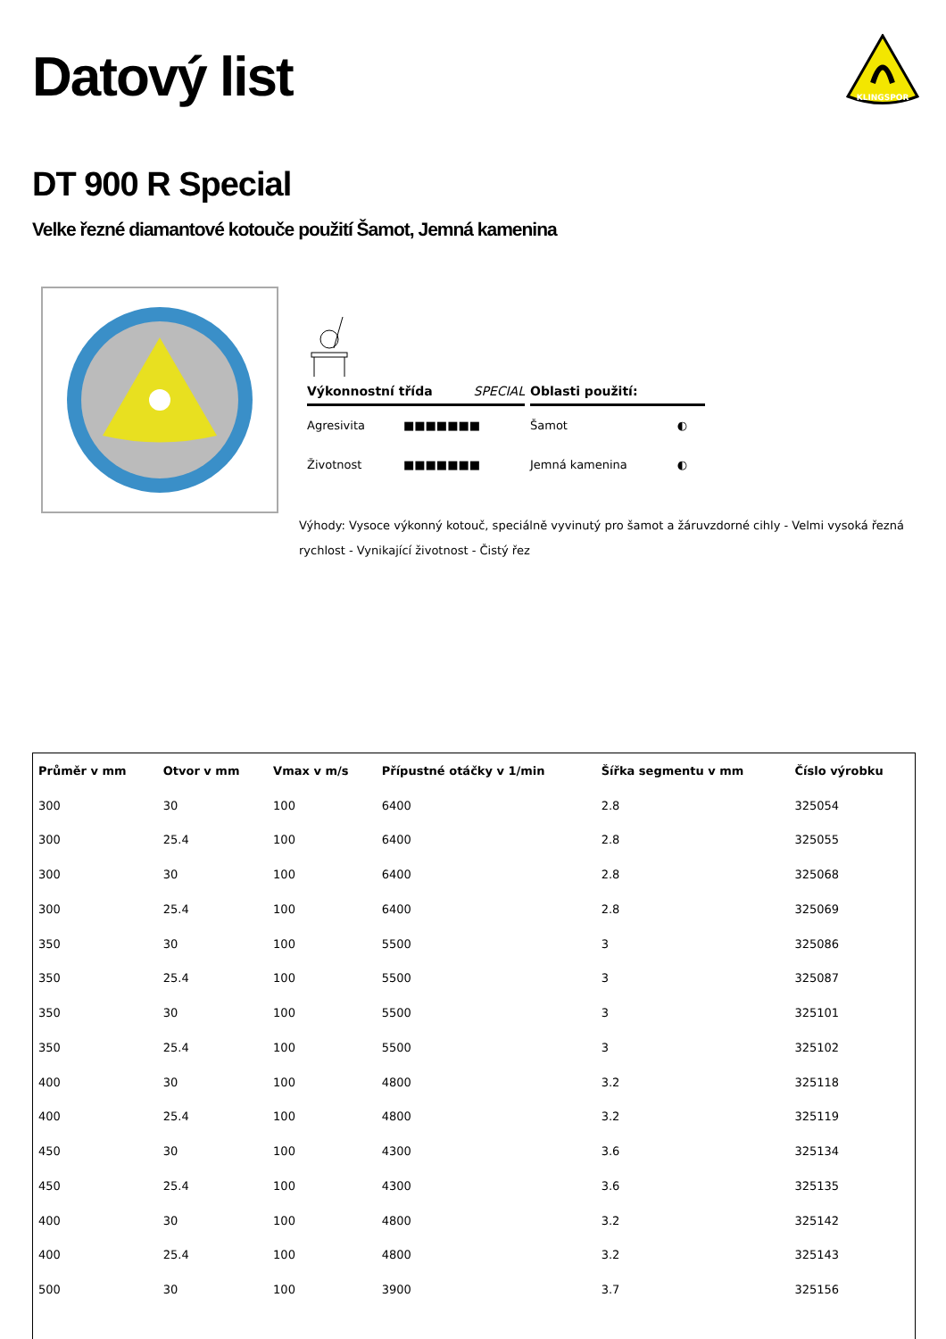Datový list
KLINGSPOR
DT 900 R Special
Velke řezné diamantové kotouče použití Šamot, Jemná kamenina
Výkonnostní třída SPECIAL
Agresivita ■■■■■■■
Životnost ■■■■■■■
Oblasti použití:
Šamot ◐
Jemná kamenina ◐
Výhody: Vysoce výkonný kotouč, speciálně vyvinutý pro šamot a žáruvzdorné cihly - Velmi vysoká řezná rychlost - Vynikající životnost - Čistý řez
| Průměr v mm | Otvor v mm | Vmax v m/s | Přípustné otáčky v 1/min | Šířka segmentu v mm | Číslo výrobku |
| --- | --- | --- | --- | --- | --- |
| 300 | 30 | 100 | 6400 | 2.8 | 325054 |
| 300 | 25.4 | 100 | 6400 | 2.8 | 325055 |
| 300 | 30 | 100 | 6400 | 2.8 | 325068 |
| 300 | 25.4 | 100 | 6400 | 2.8 | 325069 |
| 350 | 30 | 100 | 5500 | 3 | 325086 |
| 350 | 25.4 | 100 | 5500 | 3 | 325087 |
| 350 | 30 | 100 | 5500 | 3 | 325101 |
| 350 | 25.4 | 100 | 5500 | 3 | 325102 |
| 400 | 30 | 100 | 4800 | 3.2 | 325118 |
| 400 | 25.4 | 100 | 4800 | 3.2 | 325119 |
| 450 | 30 | 100 | 4300 | 3.6 | 325134 |
| 450 | 25.4 | 100 | 4300 | 3.6 | 325135 |
| 400 | 30 | 100 | 4800 | 3.2 | 325142 |
| 400 | 25.4 | 100 | 4800 | 3.2 | 325143 |
| 500 | 30 | 100 | 3900 | 3.7 | 325156 |